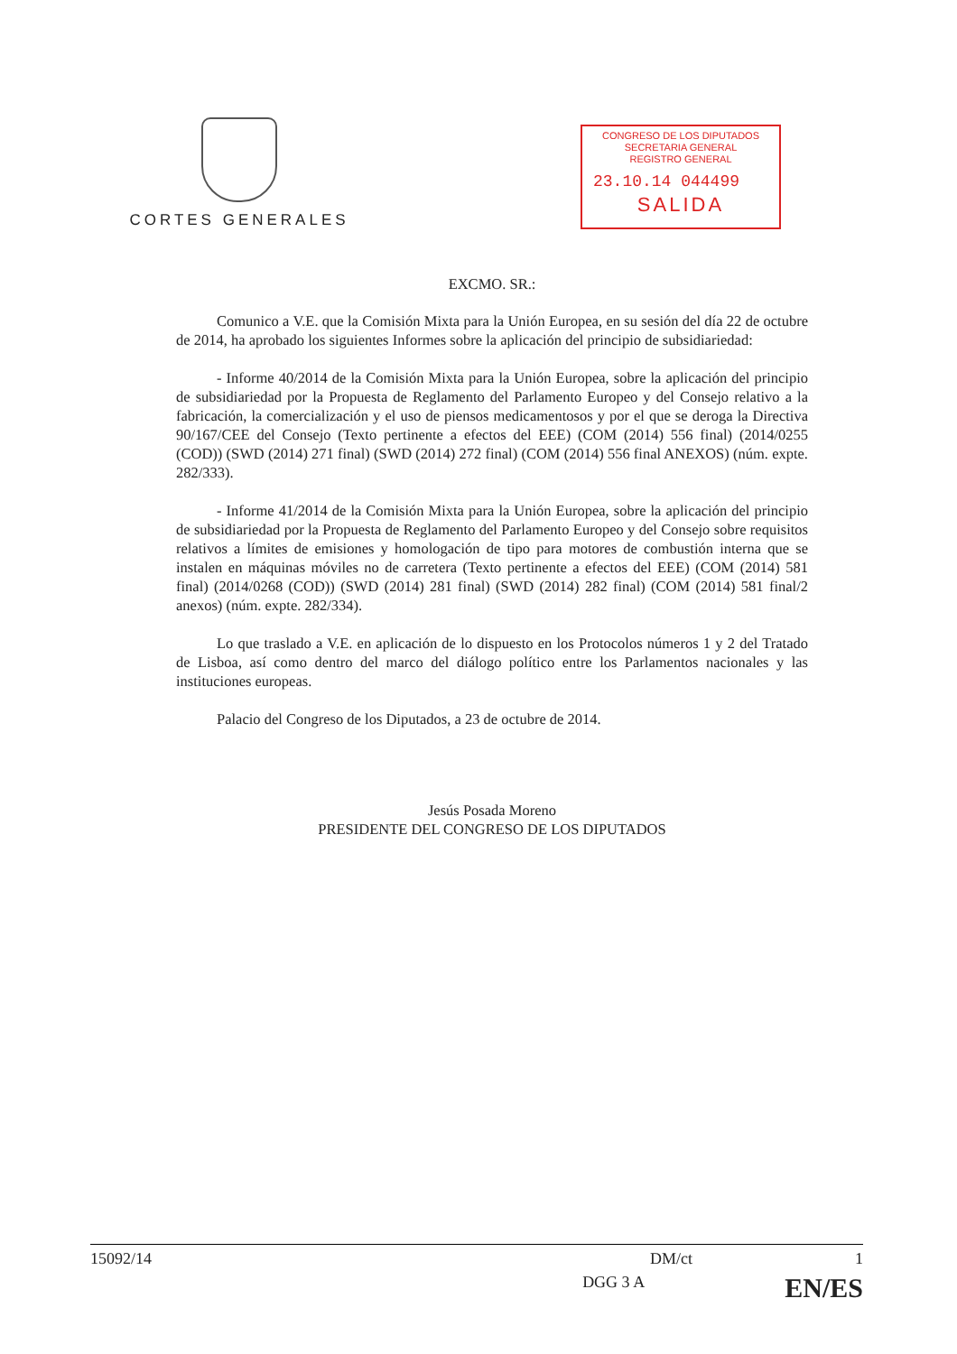CORTES GENERALES
CONGRESO DE LOS DIPUTADOS
SECRETARIA GENERAL
REGISTRO GENERAL
23.10.14 044499
SALIDA
EXCMO. SR.:
Comunico a V.E. que la Comisión Mixta para la Unión Europea, en su sesión del día 22 de octubre de 2014, ha aprobado los siguientes Informes sobre la aplicación del principio de subsidiariedad:
- Informe 40/2014 de la Comisión Mixta para la Unión Europea, sobre la aplicación del principio de subsidiariedad por la Propuesta de Reglamento del Parlamento Europeo y del Consejo relativo a la fabricación, la comercialización y el uso de piensos medicamentosos y por el que se deroga la Directiva 90/167/CEE del Consejo (Texto pertinente a efectos del EEE) (COM (2014) 556 final) (2014/0255 (COD)) (SWD (2014) 271 final) (SWD (2014) 272 final) (COM (2014) 556 final ANEXOS) (núm. expte. 282/333).
- Informe 41/2014 de la Comisión Mixta para la Unión Europea, sobre la aplicación del principio de subsidiariedad por la Propuesta de Reglamento del Parlamento Europeo y del Consejo sobre requisitos relativos a límites de emisiones y homologación de tipo para motores de combustión interna que se instalen en máquinas móviles no de carretera (Texto pertinente a efectos del EEE) (COM (2014) 581 final) (2014/0268 (COD)) (SWD (2014) 281 final) (SWD (2014) 282 final) (COM (2014) 581 final/2 anexos) (núm. expte. 282/334).
Lo que traslado a V.E. en aplicación de lo dispuesto en los Protocolos números 1 y 2 del Tratado de Lisboa, así como dentro del marco del diálogo político entre los Parlamentos nacionales y las instituciones europeas.
Palacio del Congreso de los Diputados, a 23 de octubre de 2014.
Jesús Posada Moreno
PRESIDENTE DEL CONGRESO DE LOS DIPUTADOS
15092/14 DM/ct 1
DGG 3 A EN/ES